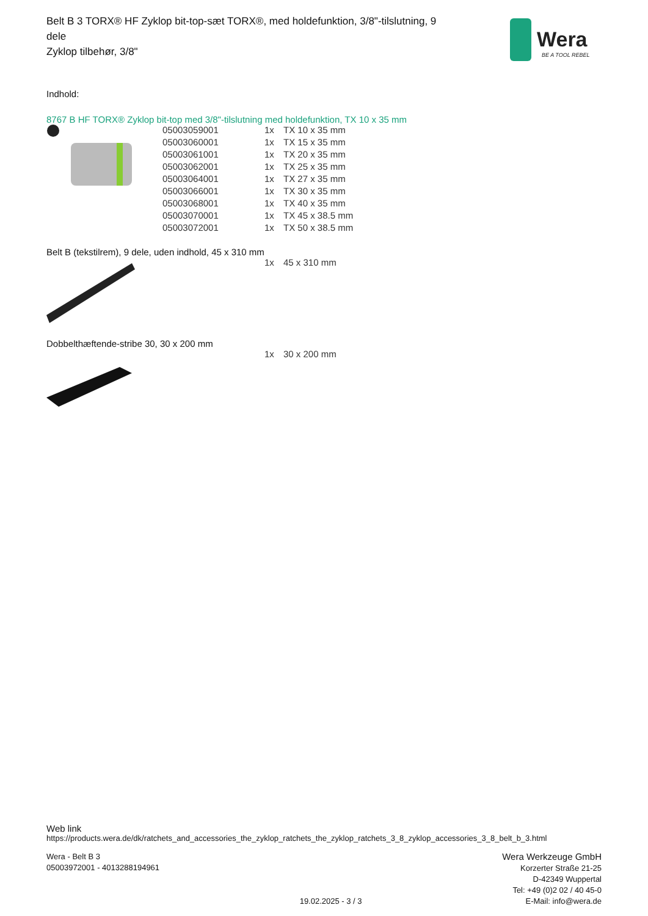Belt B 3 TORX® HF Zyklop bit-top-sæt TORX®, med holdefunktion, 3/8"-tilslutning, 9 dele
Zyklop tilbehør, 3/8"
Wera
BE A TOOL REBEL
Indhold:
8767 B HF TORX® Zyklop bit-top med 3/8"-tilslutning med holdefunktion, TX 10 x 35 mm
| | 05003059001 | 1x | TX 10 x 35 mm |
| | 05003060001 | 1x | TX 15 x 35 mm |
| | 05003061001 | 1x | TX 20 x 35 mm |
| | 05003062001 | 1x | TX 25 x 35 mm |
| | 05003064001 | 1x | TX 27 x 35 mm |
| | 05003066001 | 1x | TX 30 x 35 mm |
| | 05003068001 | 1x | TX 40 x 35 mm |
| | 05003070001 | 1x | TX 45 x 38.5 mm |
| | 05003072001 | 1x | TX 50 x 38.5 mm |
Belt B (tekstilrem), 9 dele, uden indhold, 45 x 310 mm
| | | 1x | 45 x 310 mm |
Dobbelthæftende-stribe 30, 30 x 200 mm
| | | 1x | 30 x 200 mm |
Web link
https://products.wera.de/dk/ratchets_and_accessories_the_zyklop_ratchets_the_zyklop_ratchets_3_8_zyklop_accessories_3_8_belt_b_3.html
Wera - Belt B 3
05003972001 - 4013288194961
19.02.2025 - 3 / 3
Wera Werkzeuge GmbH
Korzerter Straße 21-25
D-42349 Wuppertal
Tel: +49 (0)2 02 / 40 45-0
E-Mail: info@wera.de